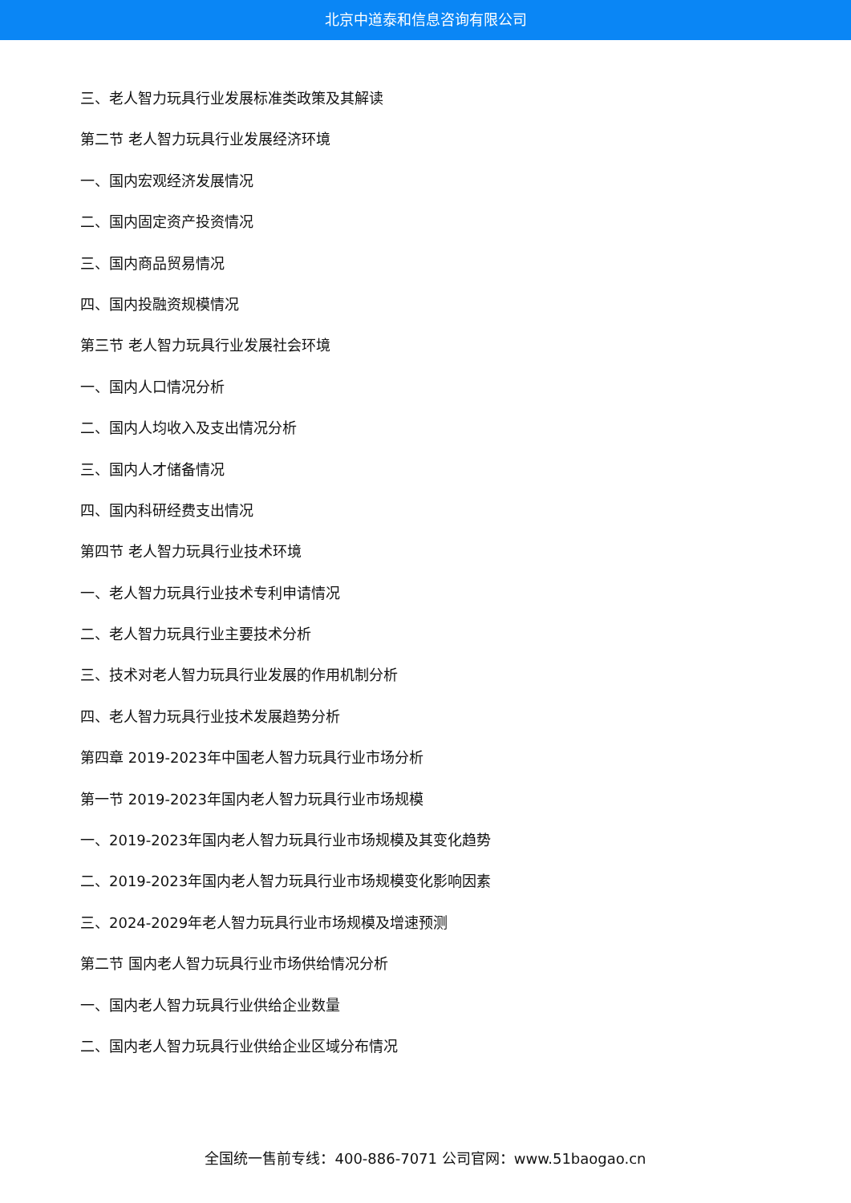北京中道泰和信息咨询有限公司
三、老人智力玩具行业发展标准类政策及其解读
第二节 老人智力玩具行业发展经济环境
一、国内宏观经济发展情况
二、国内固定资产投资情况
三、国内商品贸易情况
四、国内投融资规模情况
第三节 老人智力玩具行业发展社会环境
一、国内人口情况分析
二、国内人均收入及支出情况分析
三、国内人才储备情况
四、国内科研经费支出情况
第四节 老人智力玩具行业技术环境
一、老人智力玩具行业技术专利申请情况
二、老人智力玩具行业主要技术分析
三、技术对老人智力玩具行业发展的作用机制分析
四、老人智力玩具行业技术发展趋势分析
第四章 2019-2023年中国老人智力玩具行业市场分析
第一节 2019-2023年国内老人智力玩具行业市场规模
一、2019-2023年国内老人智力玩具行业市场规模及其变化趋势
二、2019-2023年国内老人智力玩具行业市场规模变化影响因素
三、2024-2029年老人智力玩具行业市场规模及增速预测
第二节 国内老人智力玩具行业市场供给情况分析
一、国内老人智力玩具行业供给企业数量
二、国内老人智力玩具行业供给企业区域分布情况
全国统一售前专线：400-886-7071 公司官网：www.51baogao.cn